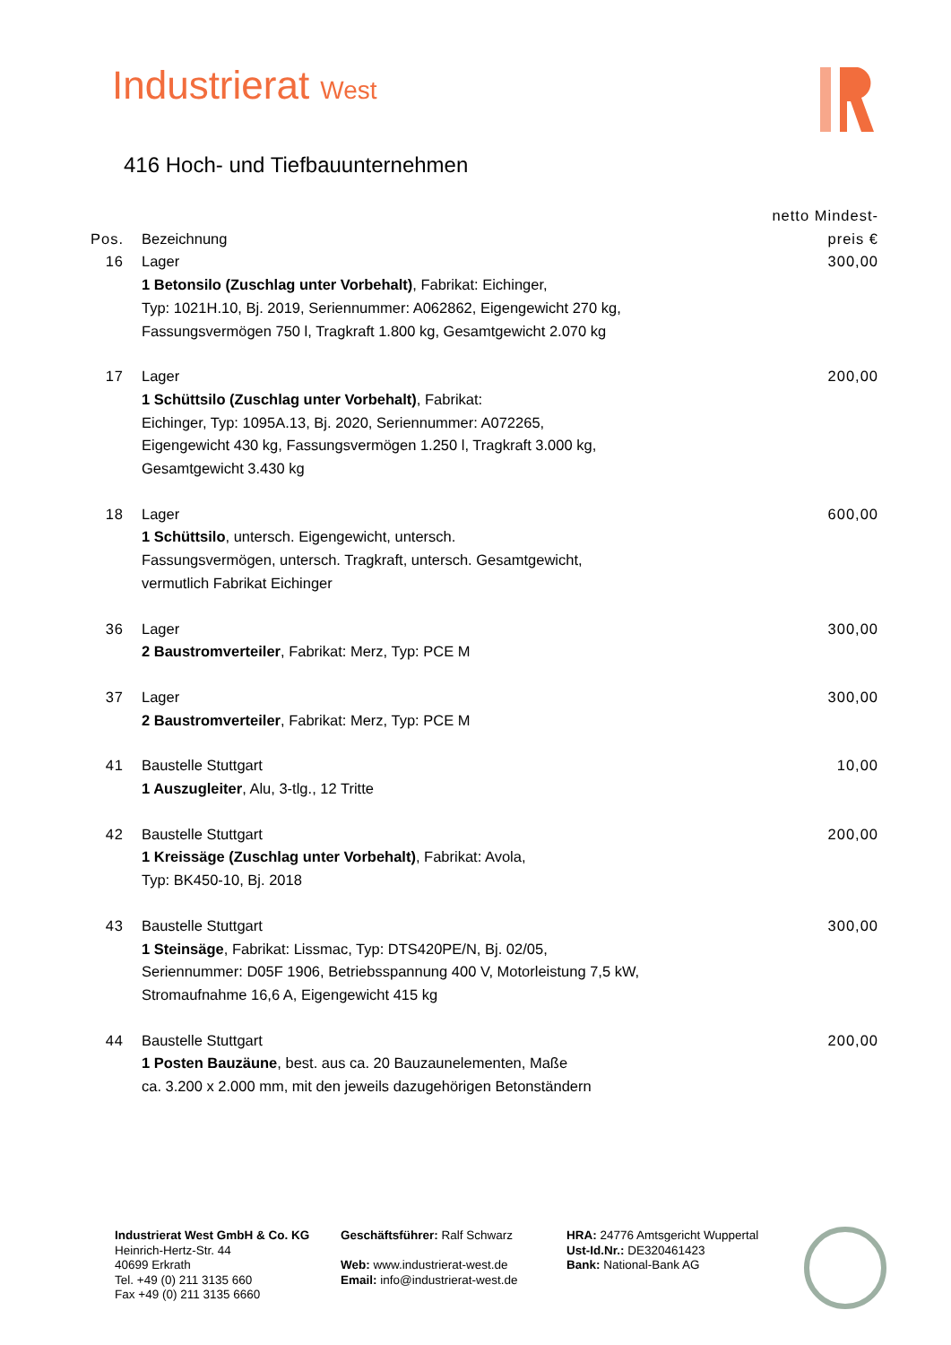Industrierat West
416 Hoch- und Tiefbauunternehmen
| Pos. | Bezeichnung | netto Mindest- preis € |
| --- | --- | --- |
| 16 | Lager 1 Betonsilo (Zuschlag unter Vorbehalt) , Fabrikat: Eichinger, Typ: 1021H.10, Bj. 2019, Seriennummer: A062862, Eigengewicht 270 kg, Fassungsvermögen 750 l, Tragkraft 1.800 kg, Gesamtgewicht 2.070 kg | 300,00 |
| 17 | Lager 1 Schüttsilo (Zuschlag unter Vorbehalt) , Fabrikat: Eichinger, Typ: 1095A.13, Bj. 2020, Seriennummer: A072265, Eigengewicht 430 kg, Fassungsvermögen 1.250 l, Tragkraft 3.000 kg, Gesamtgewicht 3.430 kg | 200,00 |
| 18 | Lager 1 Schüttsilo , untersch. Eigengewicht, untersch. Fassungsvermögen, untersch. Tragkraft, untersch. Gesamtgewicht, vermutlich Fabrikat Eichinger | 600,00 |
| 36 | Lager 2 Baustromverteiler , Fabrikat: Merz, Typ: PCE M | 300,00 |
| 37 | Lager 2 Baustromverteiler , Fabrikat: Merz, Typ: PCE M | 300,00 |
| 41 | Baustelle Stuttgart 1 Auszugleiter , Alu, 3-tlg., 12 Tritte | 10,00 |
| 42 | Baustelle Stuttgart 1 Kreissäge (Zuschlag unter Vorbehalt) , Fabrikat: Avola, Typ: BK450-10, Bj. 2018 | 200,00 |
| 43 | Baustelle Stuttgart 1 Steinsäge , Fabrikat: Lissmac, Typ: DTS420PE/N, Bj. 02/05, Seriennummer: D05F 1906, Betriebsspannung 400 V, Motorleistung 7,5 kW, Stromaufnahme 16,6 A, Eigengewicht 415 kg | 300,00 |
| 44 | Baustelle Stuttgart 1 Posten Bauzäune , best. aus ca. 20 Bauzaunelementen, Maße ca. 3.200 x 2.000 mm, mit den jeweils dazugehörigen Betonständern | 200,00 |
Industrierat West GmbH & Co. KG
Heinrich-Hertz-Str. 44
40699 Erkrath
Tel. +49 (0) 211 3135 660
Fax +49 (0) 211 3135 6660
Geschäftsführer: Ralf Schwarz
Web: www.industrierat-west.de
Email: info@industrierat-west.de
HRA: 24776 Amtsgericht Wuppertal
Ust-Id.Nr.: DE320461423
Bank: National-Bank AG